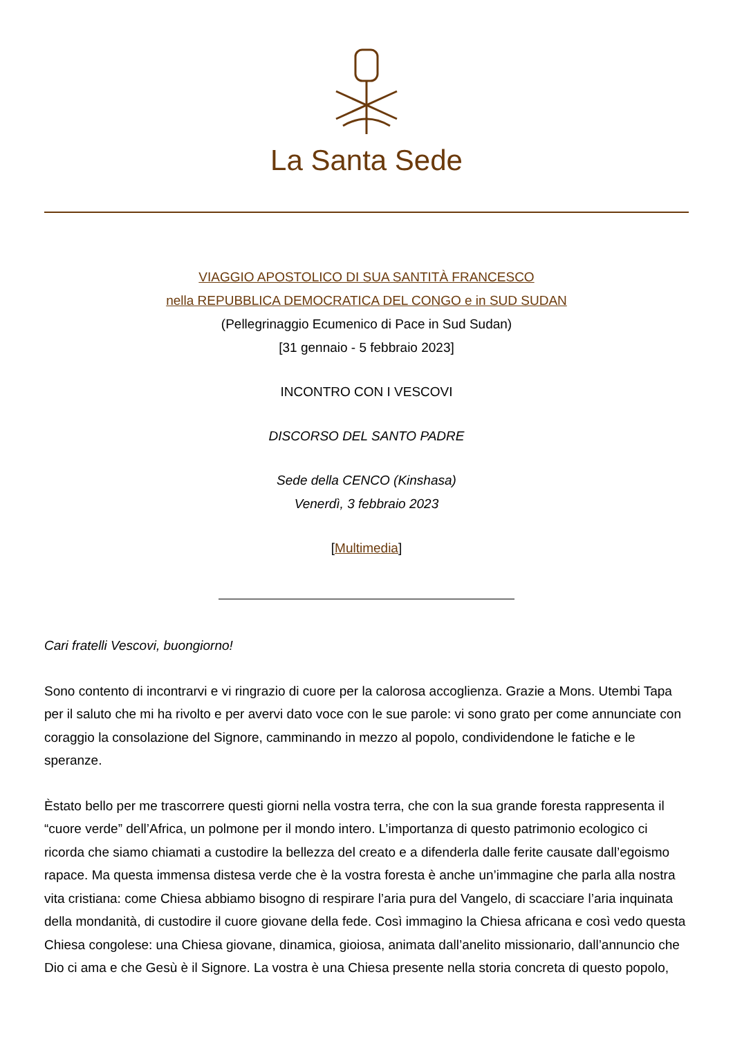La Santa Sede
VIAGGIO APOSTOLICO DI SUA SANTITÀ FRANCESCO
nella REPUBBLICA DEMOCRATICA DEL CONGO e in SUD SUDAN
(Pellegrinaggio Ecumenico di Pace in Sud Sudan)
[31 gennaio - 5 febbraio 2023]
INCONTRO CON I VESCOVI
DISCORSO DEL SANTO PADRE
Sede della CENCO (Kinshasa)
Venerdì, 3 febbraio 2023
[Multimedia]
Cari fratelli Vescovi, buongiorno!
Sono contento di incontrarvi e vi ringrazio di cuore per la calorosa accoglienza. Grazie a Mons. Utembi Tapa per il saluto che mi ha rivolto e per avervi dato voce con le sue parole: vi sono grato per come annunciate con coraggio la consolazione del Signore, camminando in mezzo al popolo, condividendone le fatiche e le speranze.
Èstato bello per me trascorrere questi giorni nella vostra terra, che con la sua grande foresta rappresenta il “cuore verde” dell’Africa, un polmone per il mondo intero. L’importanza di questo patrimonio ecologico ci ricorda che siamo chiamati a custodire la bellezza del creato e a difenderla dalle ferite causate dall’egoismo rapace. Ma questa immensa distesa verde che è la vostra foresta è anche un’immagine che parla alla nostra vita cristiana: come Chiesa abbiamo bisogno di respirare l’aria pura del Vangelo, di scacciare l’aria inquinata della mondanità, di custodire il cuore giovane della fede. Così immagino la Chiesa africana e così vedo questa Chiesa congolese: una Chiesa giovane, dinamica, gioiosa, animata dall’anelito missionario, dall’annuncio che Dio ci ama e che Gesù è il Signore. La vostra è una Chiesa presente nella storia concreta di questo popolo,